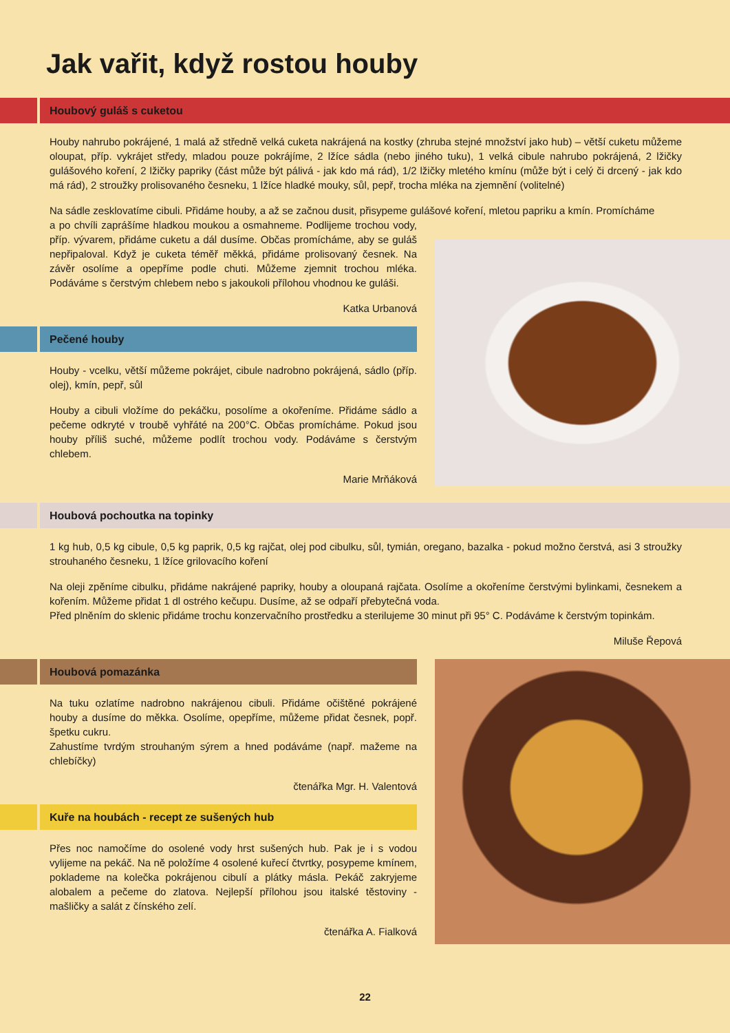Jak vařit, když rostou houby
Houbový guláš s cuketou
Houby nahrubo pokrájené, 1 malá až středně velká cuketa nakrájená na kostky (zhruba stejné množství jako hub) – větší cuketu můžeme oloupat, příp. vykrájet středy, mladou pouze pokrájíme, 2 lžíce sádla (nebo jiného tuku), 1 velká cibule nahrubo pokrájená, 2 lžičky gulášového koření, 2 lžičky papriky (část může být pálivá - jak kdo má rád), 1/2 lžičky mletého kmínu (může být i celý či drcený - jak kdo má rád), 2 stroužky prolisovaného česneku, 1 lžíce hladké mouky, sůl, pepř, trocha mléka na zjemnění (volitelné)
Na sádle zesklovatíme cibuli. Přidáme houby, a až se začnou dusit, přisypeme gulášové koření, mletou papriku a kmín. Promícháme
a po chvíli zaprášíme hladkou moukou a osmahneme. Podlijeme trochou vody, příp. vývarem, přidáme cuketu a dál dusíme. Občas promícháme, aby se guláš nepřipaloval. Když je cuketa téměř měkká, přidáme prolisovaný česnek. Na závěr osolíme a opepříme podle chuti. Můžeme zjemnit trochou mléka. Podáváme s čerstvým chlebem nebo s jakoukoli přílohou vhodnou ke guláši.
Katka Urbanová
Pečené houby
Houby - vcelku, větší můžeme pokrájet, cibule nadrobno pokrájená, sádlo (příp. olej), kmín, pepř, sůl
Houby a cibuli vložíme do pekáčku, posolíme a okořeníme. Přidáme sádlo a pečeme odkryté v troubě vyhřáté na 200°C. Občas promícháme. Pokud jsou houby příliš suché, můžeme podlít trochou vody. Podáváme s čerstvým chlebem.
Marie Mrňáková
Houbová pochoutka na topinky
1 kg hub, 0,5 kg cibule, 0,5 kg paprik, 0,5 kg rajčat, olej pod cibulku, sůl, tymián, oregano, bazalka - pokud možno čerstvá, asi 3 stroužky strouhaného česneku, 1 lžíce grilovacího koření
Na oleji zpěníme cibulku, přidáme nakrájené papriky, houby a oloupaná rajčata. Osolíme a okořeníme čerstvými bylinkami, česnekem a kořením. Můžeme přidat 1 dl ostrého kečupu. Dusíme, až se odpaří přebytečná voda.
Před plněním do sklenic přidáme trochu konzervačního prostředku a sterilujeme 30 minut při 95° C. Podáváme k čerstvým topinkám.
Miluše Řepová
Houbová pomazánka
Na tuku ozlatíme nadrobno nakrájenou cibuli. Přidáme očištěné pokrájené houby a dusíme do měkka. Osolíme, opepříme, můžeme přidat česnek, popř. špetku cukru.
Zahustíme tvrdým strouhaným sýrem a hned podáváme (např. mažeme na chlebíčky)
čtenářka Mgr. H. Valentová
Kuře na houbách - recept ze sušených hub
Přes noc namočíme do osolené vody hrst sušených hub. Pak je i s vodou vylijeme na pekáč. Na ně položíme 4 osolené kuřecí čtvrtky, posypeme kmínem, poklademe na kolečka pokrájenou cibulí a plátky másla. Pekáč zakryjeme alobalem a pečeme do zlatova. Nejlepší přílohou jsou italské těstoviny - mašličky a salát z čínského zelí.
čtenářka A. Fialková
22